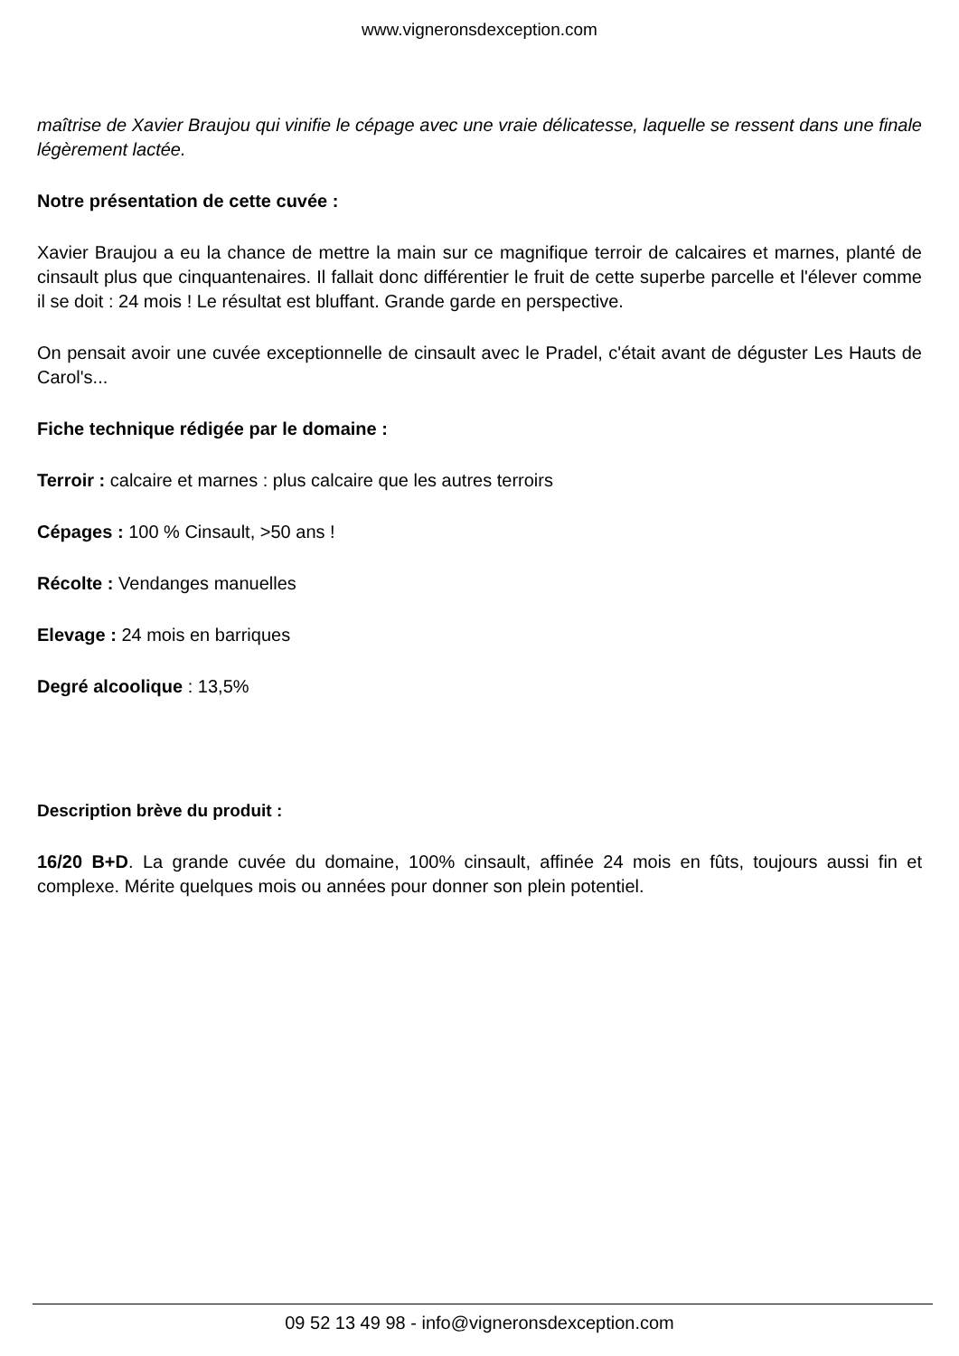www.vigneronsdexception.com
maîtrise de Xavier Braujou qui vinifie le cépage avec une vraie délicatesse, laquelle se ressent dans une finale légèrement lactée.
Notre présentation de cette cuvée :
Xavier Braujou a eu la chance de mettre la main sur ce magnifique terroir de calcaires et marnes, planté de cinsault plus que cinquantenaires. Il fallait donc différentier le fruit de cette superbe parcelle et l'élever comme il se doit : 24 mois ! Le résultat est bluffant. Grande garde en perspective.
On pensait avoir une cuvée exceptionnelle de cinsault avec le Pradel, c'était avant de déguster Les Hauts de Carol's...
Fiche technique rédigée par le domaine :
Terroir : calcaire et marnes : plus calcaire que les autres terroirs
Cépages : 100 % Cinsault, >50 ans !
Récolte : Vendanges manuelles
Elevage : 24 mois en barriques
Degré alcoolique : 13,5%
Description brève du produit :
16/20 B+D. La grande cuvée du domaine, 100% cinsault, affinée 24 mois en fûts, toujours aussi fin et complexe. Mérite quelques mois ou années pour donner son plein potentiel.
09 52 13 49 98 - info@vigneronsdexception.com